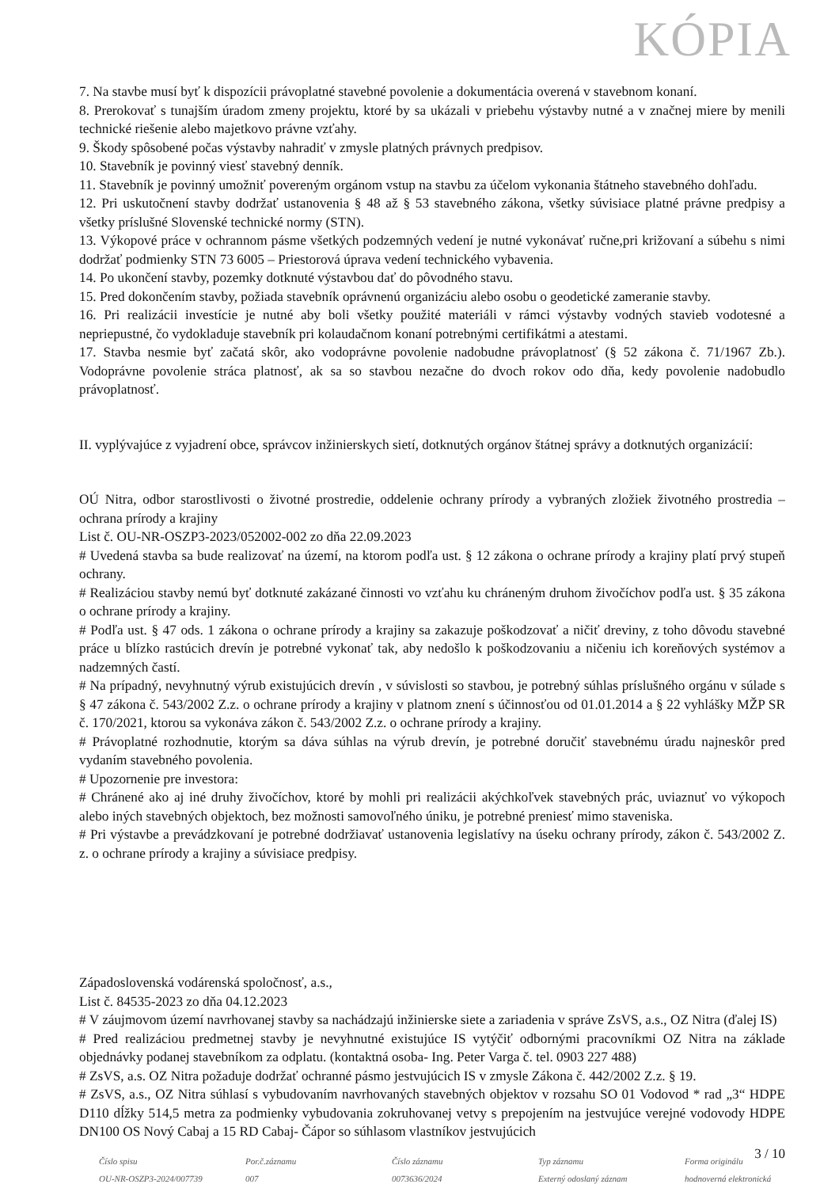KÓPIA
7. Na stavbe musí byť k dispozícii právoplatné stavebné povolenie a dokumentácia overená v stavebnom konaní.
8. Prerokovať s tunajším úradom zmeny projektu, ktoré by sa ukázali v priebehu výstavby nutné a v značnej miere by menili technické riešenie alebo majetkovo právne vzťahy.
9. Škody spôsobené počas výstavby nahradiť v zmysle platných právnych predpisov.
10. Stavebník je povinný viesť stavebný denník.
11. Stavebník je povinný umožniť povereným orgánom vstup na stavbu za účelom vykonania štátneho stavebného dohľadu.
12. Pri uskutočnení stavby dodržať ustanovenia § 48 až § 53 stavebného zákona, všetky súvisiace platné právne predpisy a všetky príslušné Slovenské technické normy (STN).
13. Výkopové práce v ochrannom pásme všetkých podzemných vedení je nutné vykonávať ručne,pri križovaní a súbehu s nimi dodržať podmienky STN 73 6005 – Priestorová úprava vedení technického vybavenia.
14. Po ukončení stavby, pozemky dotknuté výstavbou dať do pôvodného stavu.
15. Pred dokončením stavby, požiada stavebník oprávnenú organizáciu alebo osobu o geodetické zameranie stavby.
16. Pri realizácii investície je nutné aby boli všetky použité materiáli v rámci výstavby vodných stavieb vodotesné a nepriepustné, čo vydokladuje stavebník pri kolaudačnom konaní potrebnými certifikátmi a atestami.
17. Stavba nesmie byť začatá skôr, ako vodoprávne povolenie nadobudne právoplatnosť (§ 52 zákona č. 71/1967 Zb.). Vodoprávne povolenie stráca platnosť, ak sa so stavbou nezačne do dvoch rokov odo dňa, kedy povolenie nadobudlo právoplatnosť.
II. vyplývajúce z vyjadrení obce, správcov inžinierskych sietí, dotknutých orgánov štátnej správy a dotknutých organizácií:
OÚ Nitra, odbor starostlivosti o životné prostredie, oddelenie ochrany prírody a vybraných zložiek životného prostredia – ochrana prírody a krajiny
List č. OU-NR-OSZP3-2023/052002-002 zo dňa 22.09.2023
# Uvedená stavba sa bude realizovať na území, na ktorom podľa ust. § 12 zákona o ochrane prírody a krajiny platí prvý stupeň ochrany.
# Realizáciou stavby nemú byť dotknuté zakázané činnosti vo vzťahu ku chráneným druhom živočíchov podľa ust. § 35 zákona o ochrane prírody a krajiny.
# Podľa ust. § 47 ods. 1 zákona o ochrane prírody a krajiny sa zakazuje poškodzovať a ničiť dreviny, z toho dôvodu stavebné práce u blízko rastúcich drevín je potrebné vykonať tak, aby nedošlo k poškodzovaniu a ničeniu ich koreňových systémov a nadzemných častí.
# Na prípadný, nevyhnutný výrub existujúcich drevín , v súvislosti so stavbou, je potrebný súhlas príslušného orgánu v súlade s § 47 zákona č. 543/2002 Z.z. o ochrane prírody a krajiny v platnom znení s účinnosťou od 01.01.2014 a § 22 vyhlášky MŽP SR č. 170/2021, ktorou sa vykonáva zákon č. 543/2002 Z.z. o ochrane prírody a krajiny.
# Právoplatné rozhodnutie, ktorým sa dáva súhlas na výrub drevín, je potrebné doručiť stavebnému úradu najneskôr pred vydaním stavebného povolenia.
# Upozornenie pre investora:
# Chránené ako aj iné druhy živočíchov, ktoré by mohli pri realizácii akýchkoľvek stavebných prác, uviaznuť vo výkopoch alebo iných stavebných objektoch, bez možnosti samovoľného úniku, je potrebné preniesť mimo staveniska.
# Pri výstavbe a prevádzkovaní je potrebné dodržiavať ustanovenia legislatívy na úseku ochrany prírody, zákon č. 543/2002 Z. z. o ochrane prírody a krajiny a súvisiace predpisy.
Západoslovenská vodárenská spoločnosť, a.s.,
List č. 84535-2023 zo dňa 04.12.2023
# V záujmovom území navrhovanej stavby sa nachádzajú inžinierske siete a zariadenia v správe ZsVS, a.s., OZ Nitra (ďalej IS)
# Pred realizáciou predmetnej stavby je nevyhnutné existujúce IS vytýčiť odbornými pracovníkmi OZ Nitra na základe objednávky podanej stavebníkom za odplatu. (kontaktná osoba- Ing. Peter Varga č. tel. 0903 227 488)
# ZsVS, a.s. OZ Nitra požaduje dodržať ochranné pásmo jestvujúcich IS v zmysle Zákona č. 442/2002 Z.z. § 19.
# ZsVS, a.s., OZ Nitra súhlasí s vybudovaním navrhovaných stavebných objektov v rozsahu SO 01 Vodovod * rad „3“ HDPE D110 dĺžky 514,5 metra za podmienky vybudovania zokruhovanej vetvy s prepojením na jestvujúce verejné vodovody HDPE DN100 OS Nový Cabaj a 15 RD Cabaj- Čápor so súhlasom vlastníkov jestvujúcich
3 / 10
Číslo spisu
OU-NR-OSZP3-2024/007739
Por.č.záznamu
007
Číslo záznamu
0073636/2024
Typ záznamu
Externý odoslaný záznam
Forma originálu
hodnoverná elektronická